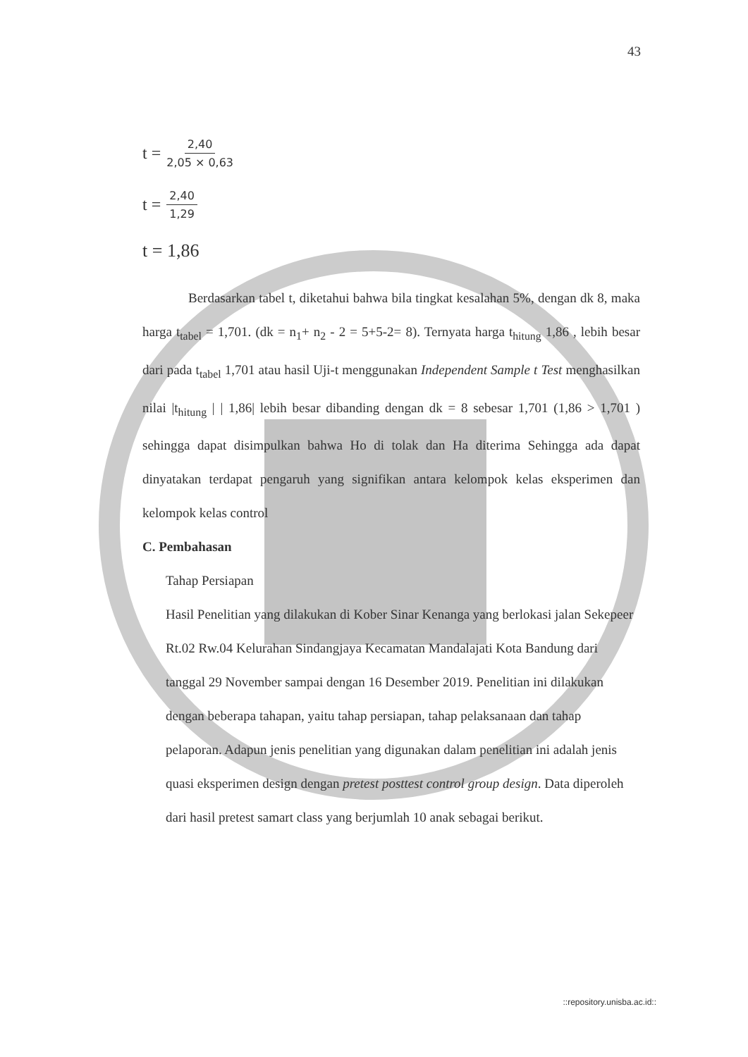43
t = 2,40 2,05 × 0,63
t = 2,40 1,29
t = 1,86
Berdasarkan tabel t, diketahui bahwa bila tingkat kesalahan 5%, dengan dk 8, maka harga t<sub>tabel</sub> = 1,701. (dk = n<sub>1</sub>+ n<sub>2</sub> - 2 = 5+5-2= 8). Ternyata harga t<sub>hitung</sub> 1,86 , lebih besar dari pada t<sub>tabel</sub> 1,701 atau hasil Uji-t menggunakan Independent Sample t Test menghasilkan nilai |t<sub>hitung</sub> | | 1,86| lebih besar dibanding dengan dk = 8 sebesar 1,701 (1,86 > 1,701 ) sehingga dapat disimpulkan bahwa Ho di tolak dan Ha diterima Sehingga ada dapat dinyatakan terdapat pengaruh yang signifikan antara kelompok kelas eksperimen dan kelompok kelas control
C. Pembahasan
Tahap Persiapan
Hasil Penelitian yang dilakukan di Kober Sinar Kenanga yang berlokasi jalan Sekepeer Rt.02 Rw.04 Kelurahan Sindangjaya Kecamatan Mandalajati Kota Bandung dari tanggal 29 November sampai dengan 16 Desember 2019. Penelitian ini dilakukan dengan beberapa tahapan, yaitu tahap persiapan, tahap pelaksanaan dan tahap pelaporan. Adapun jenis penelitian yang digunakan dalam penelitian ini adalah jenis quasi eksperimen design dengan pretest posttest control group design. Data diperoleh dari hasil pretest samart class yang berjumlah 10 anak sebagai berikut.
::repository.unisba.ac.id::